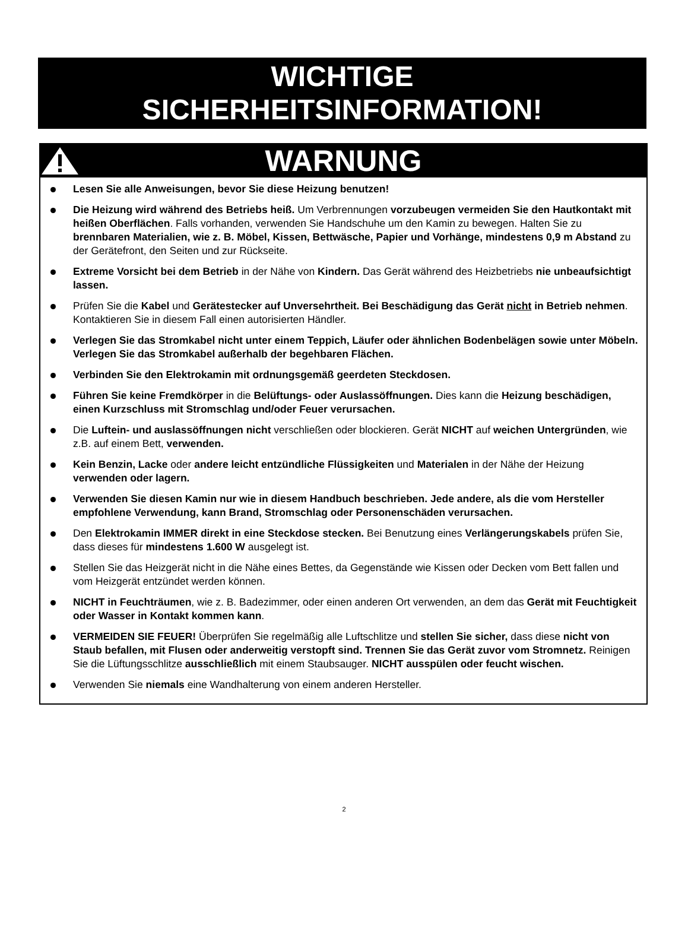WICHTIGE
SICHERHEITSINFORMATION!
WARNUNG
Lesen Sie alle Anweisungen, bevor Sie diese Heizung benutzen!
Die Heizung wird während des Betriebs heiß. Um Verbrennungen vorzubeugen vermeiden Sie den Hautkontakt mit heißen Oberflächen. Falls vorhanden, verwenden Sie Handschuhe um den Kamin zu bewegen. Halten Sie zu brennbaren Materialien, wie z. B. Möbel, Kissen, Bettwäsche, Papier und Vorhänge, mindestens 0,9 m Abstand zu der Gerätefront, den Seiten und zur Rückseite.
Extreme Vorsicht bei dem Betrieb in der Nähe von Kindern. Das Gerät während des Heizbetriebs nie unbeaufsichtigt lassen.
Prüfen Sie die Kabel und Gerätestecker auf Unversehrtheit. Bei Beschädigung das Gerät nicht in Betrieb nehmen. Kontaktieren Sie in diesem Fall einen autorisierten Händler.
Verlegen Sie das Stromkabel nicht unter einem Teppich, Läufer oder ähnlichen Bodenbelägen sowie unter Möbeln. Verlegen Sie das Stromkabel außerhalb der begehbaren Flächen.
Verbinden Sie den Elektrokamin mit ordnungsgemäß geerdeten Steckdosen.
Führen Sie keine Fremdkörper in die Belüftungs- oder Auslassöffnungen. Dies kann die Heizung beschädigen, einen Kurzschluss mit Stromschlag und/oder Feuer verursachen.
Die Luftein- und auslassöffnungen nicht verschließen oder blockieren. Gerät NICHT auf weichen Untergründen, wie z.B. auf einem Bett, verwenden.
Kein Benzin, Lacke oder andere leicht entzündliche Flüssigkeiten und Materialen in der Nähe der Heizung verwenden oder lagern.
Verwenden Sie diesen Kamin nur wie in diesem Handbuch beschrieben. Jede andere, als die vom Hersteller empfohlene Verwendung, kann Brand, Stromschlag oder Personenschäden verursachen.
Den Elektrokamin IMMER direkt in eine Steckdose stecken. Bei Benutzung eines Verlängerungskabels prüfen Sie, dass dieses für mindestens 1.600 W ausgelegt ist.
Stellen Sie das Heizgerät nicht in die Nähe eines Bettes, da Gegenstände wie Kissen oder Decken vom Bett fallen und vom Heizgerät entzündet werden können.
NICHT in Feuchträumen, wie z. B. Badezimmer, oder einen anderen Ort verwenden, an dem das Gerät mit Feuchtigkeit oder Wasser in Kontakt kommen kann.
VERMEIDEN SIE FEUER! Überprüfen Sie regelmäßig alle Luftschlitze und stellen Sie sicher, dass diese nicht von Staub befallen, mit Flusen oder anderweitig verstopft sind. Trennen Sie das Gerät zuvor vom Stromnetz. Reinigen Sie die Lüftungsschlitze ausschließlich mit einem Staubsauger. NICHT ausspülen oder feucht wischen.
Verwenden Sie niemals eine Wandhalterung von einem anderen Hersteller.
2